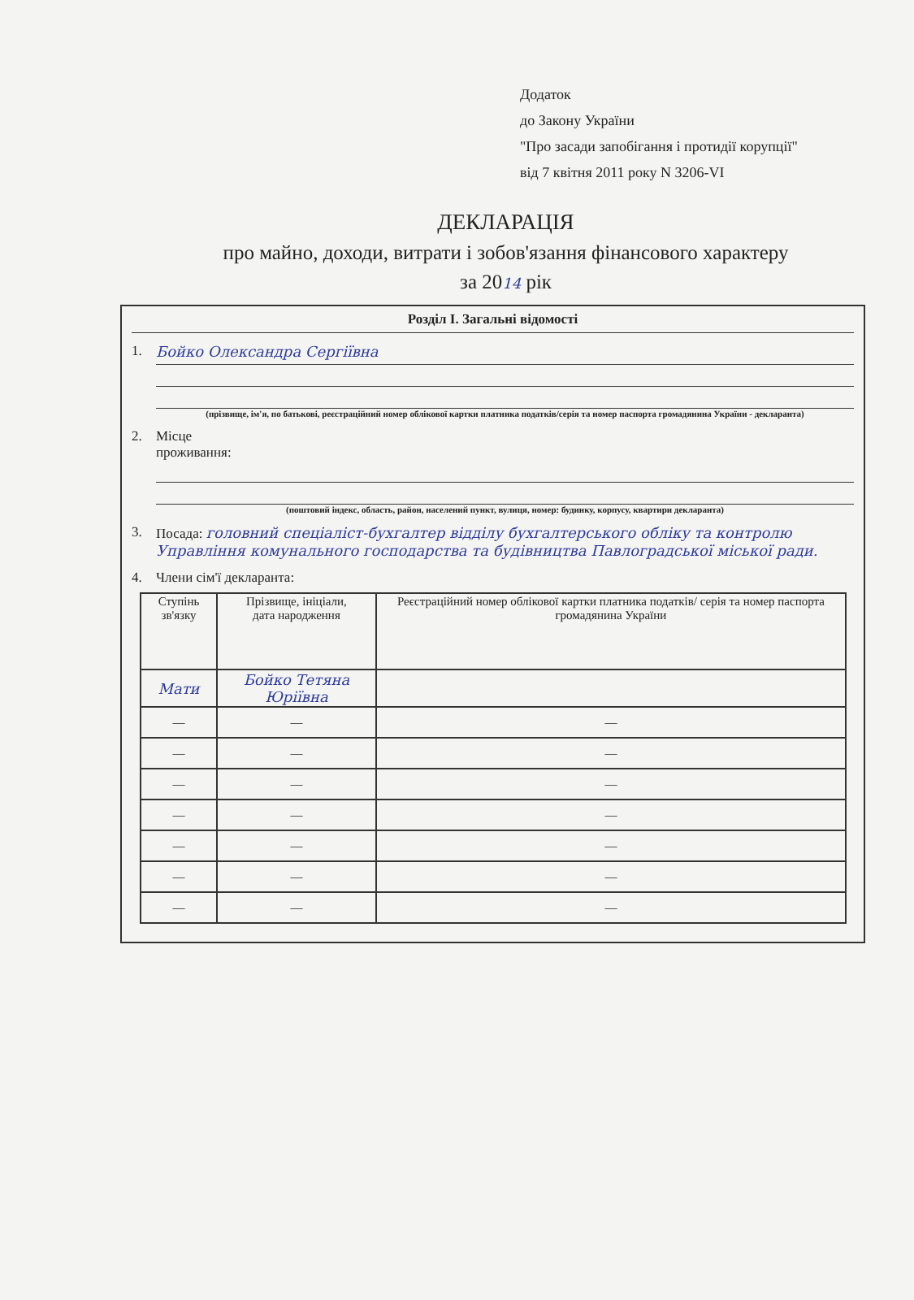Додаток
до Закону України
"Про засади запобігання і протидії корупції"
від 7 квітня 2011 року N 3206-VI
ДЕКЛАРАЦІЯ
про майно, доходи, витрати і зобов'язання фінансового характеру
за 2014 рік
Розділ I. Загальні відомості
1. Бойко Олександра Сергіївна
(прізвище, ім'я, по батькові, реєстраційний номер облікової картки платника податків/серія та номер паспорта громадянина України - декларанта)
2. Місце
проживання:
(поштовий індекс, область, район, населений пункт, вулиця, номер: будинку, корпусу, квартири декларанта)
3. Посада: головний спеціаліст-бухгалтер відділу бухгалтерського обліку та контролю Управління комунального господарства та будівництва Павлоградської міської ради.
4. Члени сім'ї декларанта:
| Ступінь зв'язку | Прізвище, ініціали, дата народження | Реєстраційний номер облікової картки платника податків/ серія та номер паспорта громадянина України |
| --- | --- | --- |
| Мати | Бойко Тетяна Юріївна | |
| — | — | — |
| — | — | — |
| — | — | — |
| — | — | — |
| — | — | — |
| — | — | — |
| — | — | — |